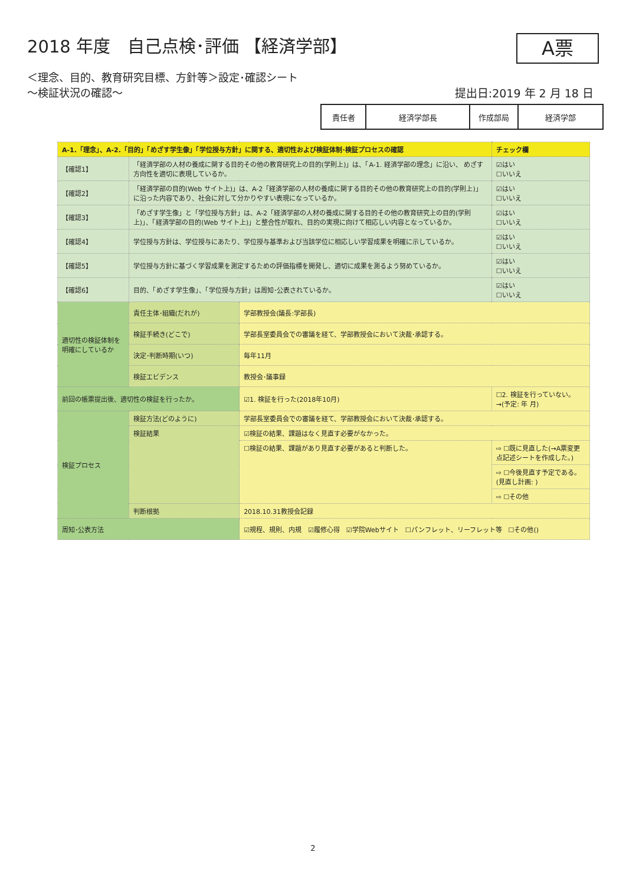2018 年度　自己点検･評価 【経済学部】
A票
＜理念、目的、教育研究目標、方針等＞設定･確認シート
～検証状況の確認～
提出日:2019 年 2 月 18 日
| 責任者 | 経済学部長 | 作成部局 | 経済学部 |
| A-1.「理念」、A-2.「目的」「めざす学生像」「学位授与方針」に関する、適切性および検証体制･検証プロセスの確認 | | | | チェック欄 |
| 【確認1】 | 「経済学部の人材の養成に関する目的その他の教育研究上の目的(学則上)」は、「A-1. 経済学部の理念」に沿い、 めざす方向性を適切に表現しているか。 | | | ☑はい ☐いいえ |
| 【確認2】 | 「経済学部の目的(Web サイト上)」は、A-2「経済学部の人材の養成に関する目的その他の教育研究上の目的(学則上)」に沿った内容であり、社会に対して分かりやすい表現になっているか。 | | | ☑はい ☐いいえ |
| 【確認3】 | 「めざす学生像」と「学位授与方針」は、A-2「経済学部の人材の養成に関する目的その他の教育研究上の目的(学則上)」、「経済学部の目的(Web サイト上)」と整合性が取れ、目的の実現に向けて相応しい内容となっているか。 | | | ☑はい ☐いいえ |
| 【確認4】 | 学位授与方針は、学位授与にあたり、学位授与基準および当該学位に相応しい学習成果を明確に示しているか。 | | | ☑はい ☐いいえ |
| 【確認5】 | 学位授与方針に基づく学習成果を測定するための評価指標を開発し、適切に成果を測るよう努めているか。 | | | ☑はい ☐いいえ |
| 【確認6】 | 目的、「めざす学生像」、「学位授与方針」は周知･公表されているか。 | | | ☑はい ☐いいえ |
| 適切性の検証体制を明確にしているか | 責任主体･組織(だれが) | 学部教授会(議長:学部長) | | |
| | 検証手続き(どこで) | 学部長室委員会での審議を経て、学部教授会において決裁･承認する。 | | |
| | 決定･判断時期(いつ) | 毎年11月 | | |
| | 検証エビデンス | 教授会･議事録 | | |
| 前回の帳票提出後、適切性の検証を行ったか。 | | ☑1. 検証を行った(2018年10月) | ☐2. 検証を行っていない。→(予定: 年 月) | |
| 検証プロセス | 検証方法(どのように) | 学部長室委員会での審議を経て、学部教授会において決裁･承認する。 | | |
| | 検証結果 | ☑検証の結果、課題はなく見直す必要がなかった。 | | |
| | | ☐検証の結果、課題があり見直す必要があると判断した。 | ⇨ ☐既に見直した(→A票変更点記述シートを作成した。) | |
| | | | ⇨ ☐今後見直す予定である。(見直し計画: ) | |
| | | | ⇨ ☐その他 | |
| | 判断根拠 | 2018.10.31教授会記録 | | |
| 周知･公表方法 | | ☑規程、規則、内規 ☑履修心得 ☑学院Webサイト ☐パンフレット、リーフレット等 ☐その他() | | |
2